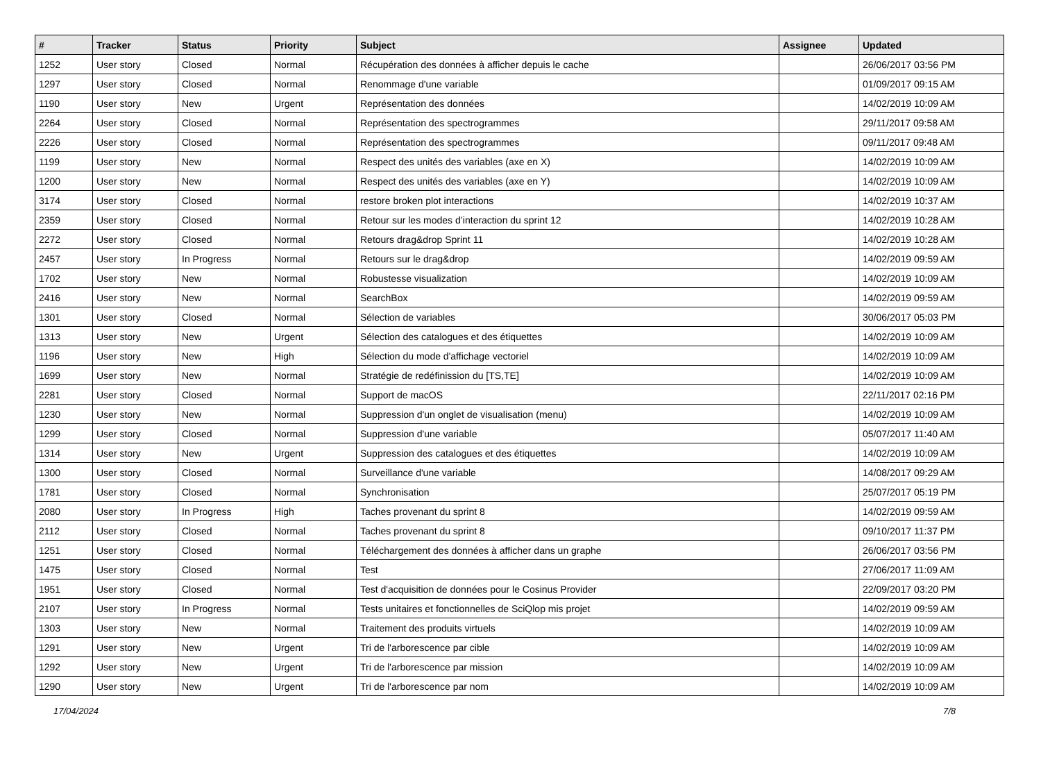| # | Tracker | Status | Priority | Subject | Assignee | Updated |
| --- | --- | --- | --- | --- | --- | --- |
| 1252 | User story | Closed | Normal | Récupération des données à afficher depuis le cache | | 26/06/2017 03:56 PM |
| 1297 | User story | Closed | Normal | Renommage d'une variable | | 01/09/2017 09:15 AM |
| 1190 | User story | New | Urgent | Représentation des données | | 14/02/2019 10:09 AM |
| 2264 | User story | Closed | Normal | Représentation des spectrogrammes | | 29/11/2017 09:58 AM |
| 2226 | User story | Closed | Normal | Représentation des spectrogrammes | | 09/11/2017 09:48 AM |
| 1199 | User story | New | Normal | Respect des unités des variables (axe en X) | | 14/02/2019 10:09 AM |
| 1200 | User story | New | Normal | Respect des unités des variables (axe en Y) | | 14/02/2019 10:09 AM |
| 3174 | User story | Closed | Normal | restore broken plot interactions | | 14/02/2019 10:37 AM |
| 2359 | User story | Closed | Normal | Retour sur les modes d’interaction du sprint 12 | | 14/02/2019 10:28 AM |
| 2272 | User story | Closed | Normal | Retours drag&drop Sprint 11 | | 14/02/2019 10:28 AM |
| 2457 | User story | In Progress | Normal | Retours sur le drag&drop | | 14/02/2019 09:59 AM |
| 1702 | User story | New | Normal | Robustesse visualization | | 14/02/2019 10:09 AM |
| 2416 | User story | New | Normal | SearchBox | | 14/02/2019 09:59 AM |
| 1301 | User story | Closed | Normal | Sélection de variables | | 30/06/2017 05:03 PM |
| 1313 | User story | New | Urgent | Sélection des catalogues et des étiquettes | | 14/02/2019 10:09 AM |
| 1196 | User story | New | High | Sélection du mode d'affichage vectoriel | | 14/02/2019 10:09 AM |
| 1699 | User story | New | Normal | Stratégie de redéfinission du [TS,TE] | | 14/02/2019 10:09 AM |
| 2281 | User story | Closed | Normal | Support de macOS | | 22/11/2017 02:16 PM |
| 1230 | User story | New | Normal | Suppression d'un onglet de visualisation (menu) | | 14/02/2019 10:09 AM |
| 1299 | User story | Closed | Normal | Suppression d'une variable | | 05/07/2017 11:40 AM |
| 1314 | User story | New | Urgent | Suppression des catalogues et des étiquettes | | 14/02/2019 10:09 AM |
| 1300 | User story | Closed | Normal | Surveillance d'une variable | | 14/08/2017 09:29 AM |
| 1781 | User story | Closed | Normal | Synchronisation | | 25/07/2017 05:19 PM |
| 2080 | User story | In Progress | High | Taches provenant du sprint 8 | | 14/02/2019 09:59 AM |
| 2112 | User story | Closed | Normal | Taches provenant du sprint 8 | | 09/10/2017 11:37 PM |
| 1251 | User story | Closed | Normal | Téléchargement des données à afficher dans un graphe | | 26/06/2017 03:56 PM |
| 1475 | User story | Closed | Normal | Test | | 27/06/2017 11:09 AM |
| 1951 | User story | Closed | Normal | Test d'acquisition de données pour le Cosinus Provider | | 22/09/2017 03:20 PM |
| 2107 | User story | In Progress | Normal | Tests unitaires et fonctionnelles de SciQlop mis projet | | 14/02/2019 09:59 AM |
| 1303 | User story | New | Normal | Traitement des produits virtuels | | 14/02/2019 10:09 AM |
| 1291 | User story | New | Urgent | Tri de l'arborescence par cible | | 14/02/2019 10:09 AM |
| 1292 | User story | New | Urgent | Tri de l'arborescence par mission | | 14/02/2019 10:09 AM |
| 1290 | User story | New | Urgent | Tri de l'arborescence par nom | | 14/02/2019 10:09 AM |
17/04/2024 7/8